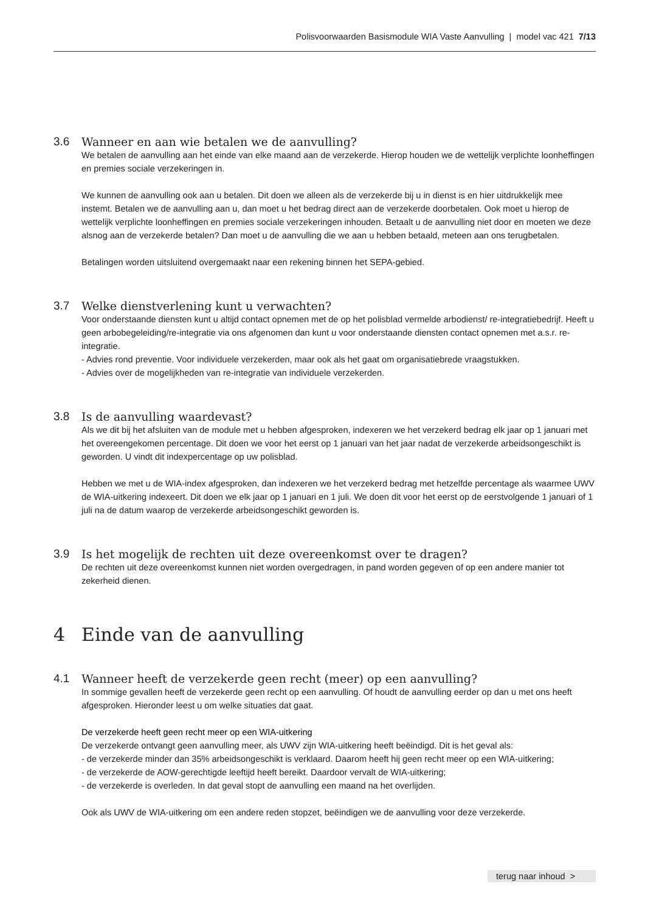Polisvoorwaarden Basismodule WIA Vaste Aanvulling | model vac 421 7/13
3.6 Wanneer en aan wie betalen we de aanvulling?
We betalen de aanvulling aan het einde van elke maand aan de verzekerde. Hierop houden we de wettelijk verplichte loonheffingen en premies sociale verzekeringen in.
We kunnen de aanvulling ook aan u betalen. Dit doen we alleen als de verzekerde bij u in dienst is en hier uitdrukkelijk mee instemt. Betalen we de aanvulling aan u, dan moet u het bedrag direct aan de verzekerde doorbetalen. Ook moet u hierop de wettelijk verplichte loonheffingen en premies sociale verzekeringen inhouden. Betaalt u de aanvulling niet door en moeten we deze alsnog aan de verzekerde betalen? Dan moet u de aanvulling die we aan u hebben betaald, meteen aan ons terugbetalen.
Betalingen worden uitsluitend overgemaakt naar een rekening binnen het SEPA-gebied.
3.7 Welke dienstverlening kunt u verwachten?
Voor onderstaande diensten kunt u altijd contact opnemen met de op het polisblad vermelde arbodienst/ re-integratiebedrijf. Heeft u geen arbobegeleiding/re-integratie via ons afgenomen dan kunt u voor onderstaande diensten contact opnemen met a.s.r. re-integratie.
- Advies rond preventie. Voor individuele verzekerden, maar ook als het gaat om organisatiebrede vraagstukken.
- Advies over de mogelijkheden van re-integratie van individuele verzekerden.
3.8 Is de aanvulling waardevast?
Als we dit bij het afsluiten van de module met u hebben afgesproken, indexeren we het verzekerd bedrag elk jaar op 1 januari met het overeengekomen percentage. Dit doen we voor het eerst op 1 januari van het jaar nadat de verzekerde arbeidsongeschikt is geworden. U vindt dit indexpercentage op uw polisblad.
Hebben we met u de WIA-index afgesproken, dan indexeren we het verzekerd bedrag met hetzelfde percentage als waarmee UWV de WIA-uitkering indexeert. Dit doen we elk jaar op 1 januari en 1 juli. We doen dit voor het eerst op de eerstvolgende 1 januari of 1 juli na de datum waarop de verzekerde arbeidsongeschikt geworden is.
3.9 Is het mogelijk de rechten uit deze overeenkomst over te dragen?
De rechten uit deze overeenkomst kunnen niet worden overgedragen, in pand worden gegeven of op een andere manier tot zekerheid dienen.
4 Einde van de aanvulling
4.1 Wanneer heeft de verzekerde geen recht (meer) op een aanvulling?
In sommige gevallen heeft de verzekerde geen recht op een aanvulling. Of houdt de aanvulling eerder op dan u met ons heeft afgesproken. Hieronder leest u om welke situaties dat gaat.
De verzekerde heeft geen recht meer op een WIA-uitkering
De verzekerde ontvangt geen aanvulling meer, als UWV zijn WIA-uitkering heeft beëindigd. Dit is het geval als:
- de verzekerde minder dan 35% arbeidsongeschikt is verklaard. Daarom heeft hij geen recht meer op een WIA-uitkering;
- de verzekerde de AOW-gerechtigde leeftijd heeft bereikt. Daardoor vervalt de WIA-uitkering;
- de verzekerde is overleden. In dat geval stopt de aanvulling een maand na het overlijden.
Ook als UWV de WIA-uitkering om een andere reden stopzet, beëindigen we de aanvulling voor deze verzekerde.
terug naar inhoud >